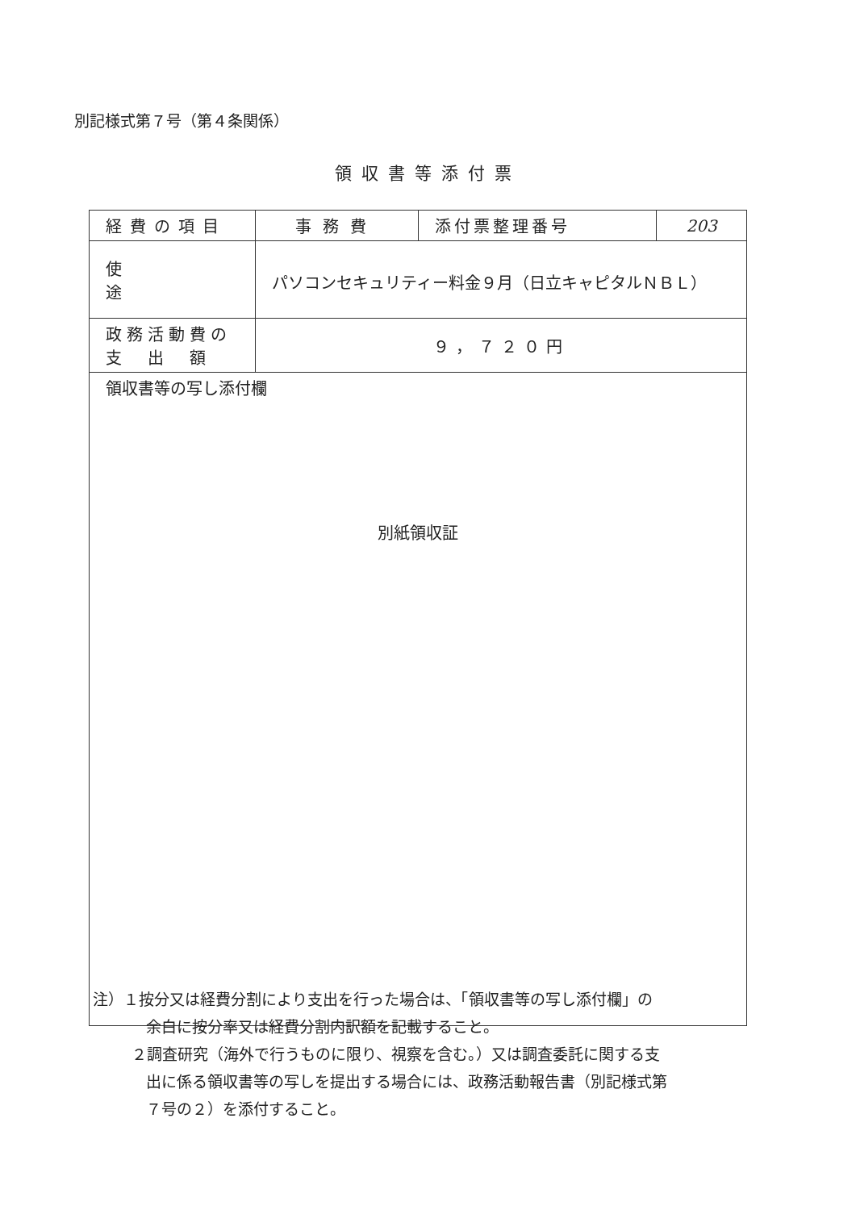別記様式第７号（第４条関係）
領収書等添付票
| 経費の項目 | 事務費 | 添付票整理番号 | 203 |
| 使途 | パソコンセキュリティー料金９月（日立キャピタルＮＢＬ） | | |
| 政務活動費の 支 出 額 | ９，７２０円 | | |
| 領収書等の写し添付欄 別紙領収証 | | | |
注）１按分又は経費分割により支出を行った場合は、「領収書等の写し添付欄」の
余白に按分率又は経費分割内訳額を記載すること。
２調査研究（海外で行うものに限り、視察を含む。）又は調査委託に関する支
出に係る領収書等の写しを提出する場合には、政務活動報告書（別記様式第
７号の２）を添付すること。